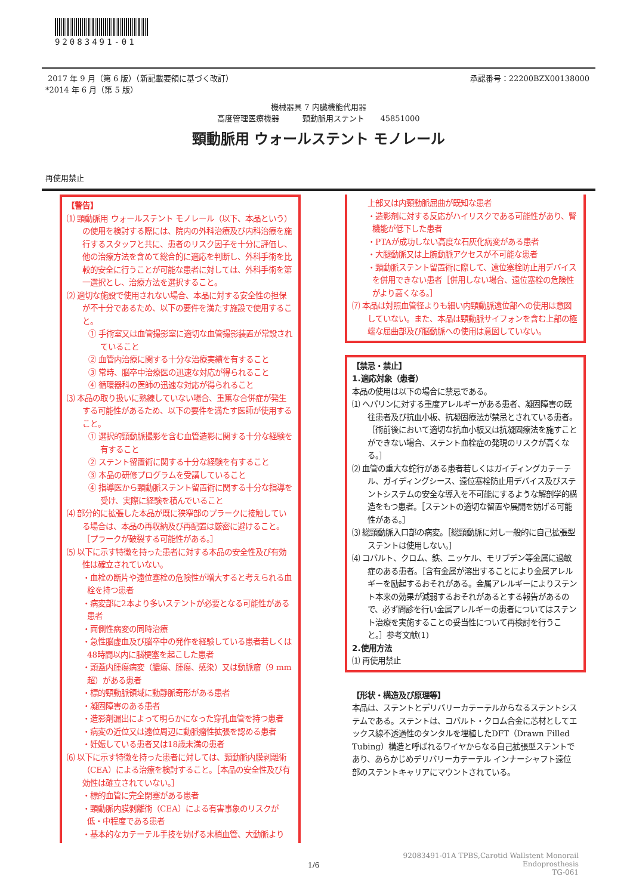92083491-01
2017 年 9 月（第 6 版）（新記載要領に基づく改訂） 承認番号：22200BZX00138000
*2014 年 6 月（第 5 版）
機械器具 7 内臓機能代用器
高度管理医療機器　　　頸動脈用ステント　　45851000
頸動脈用 ウォールステント モノレール
再使用禁止
【警告】
⑴ 頸動脈用 ウォールステント モノレール（以下、本品という）の使用を検討する際には、院内の外科治療及び内科治療を施行するスタッフと共に、患者のリスク因子を十分に評価し、他の治療方法を含めて総合的に適応を判断し、外科手術を比較的安全に行うことが可能な患者に対しては、外科手術を第一選択とし、治療方法を選択すること。
⑵ 適切な施設で使用されない場合、本品に対する安全性の担保が不十分であるため、以下の要件を満たす施設で使用すること。
① 手術室又は血管撮影室に適切な血管撮影装置が常設されていること
② 血管内治療に関する十分な治療実績を有すること
③ 常時、脳卒中治療医の迅速な対応が得られること
④ 循環器科の医師の迅速な対応が得られること
⑶ 本品の取り扱いに熟練していない場合、重篤な合併症が発生する可能性があるため、以下の要件を満たす医師が使用すること。
① 選択的頸動脈撮影を含む血管造影に関する十分な経験を有すること
② ステント留置術に関する十分な経験を有すること
③ 本品の研修プログラムを受講していること
④ 指導医から頸動脈ステント留置術に関する十分な指導を受け、実際に経験を積んでいること
⑷ 部分的に拡張した本品が既に狭窄部のプラークに接触している場合は、本品の再収納及び再配置は厳密に避けること。［プラークが破裂する可能性がある。］
⑸ 以下に示す特徴を持った患者に対する本品の安全性及び有効性は確立されていない。
・血栓の断片や遠位塞栓の危険性が増大すると考えられる血栓を持つ患者
・病変部に2本より多いステントが必要となる可能性がある患者
・両側性病変の同時治療
・急性脳虚血及び脳卒中の発作を経験している患者若しくは48時間以内に脳梗塞を起こした患者
・頭蓋内腫瘍病変（膿瘍、腫瘍、感染）又は動脈瘤（9 mm超）がある患者
・標的頸動脈領域に動静脈奇形がある患者
・凝固障害のある患者
・造影剤漏出によって明らかになった穿孔血管を持つ患者
・病変の近位又は遠位周辺に動脈瘤性拡張を認める患者
・妊娠している患者又は18歳未満の患者
⑹ 以下に示す特徴を持った患者に対しては、頸動脈内膜剥離術（CEA）による治療を検討すること。［本品の安全性及び有効性は確立されていない。］
・標的血管に完全閉塞がある患者
・頸動脈内膜剥離術（CEA）による有害事象のリスクが低・中程度である患者
・基本的なカテーテル手技を妨げる末梢血管、大動脈より
上部又は内頸動脈屈曲が既知な患者
・造影剤に対する反応がハイリスクである可能性があり、腎機能が低下した患者
・PTAが成功しない高度な石灰化病変がある患者
・大腿動脈又は上腕動脈アクセスが不可能な患者
・頸動脈ステント留置術に際して、遠位塞栓防止用デバイスを併用できない患者［併用しない場合、遠位塞栓の危険性がより高くなる。］
⑺ 本品は対照血管径よりも細い内頸動脈遠位部への使用は意図していない。また、本品は頸動脈サイフォンを含む上部の極端な屈曲部及び脳動脈への使用は意図していない。
【禁忌・禁止】
1.適応対象（患者）
本品の使用は以下の場合に禁忌である。
⑴ ヘパリンに対する重度アレルギーがある患者、凝固障害の既往患者及び抗血小板、抗凝固療法が禁忌とされている患者。［術前後において適切な抗血小板又は抗凝固療法を施すことができない場合、ステント血栓症の発現のリスクが高くなる。］
⑵ 血管の重大な蛇行がある患者若しくはガイディングカテーテル、ガイディングシース、遠位塞栓防止用デバイス及びステントシステムの安全な導入を不可能にするような解剖学的構造をもつ患者。［ステントの適切な留置や展開を妨げる可能性がある。］
⑶ 総頸動脈入口部の病変。［総頸動脈に対し一般的に自己拡張型ステントは使用しない。］
⑷ コバルト、クロム、鉄、ニッケル、モリブデン等金属に過敏症のある患者。［含有金属が溶出することにより金属アレルギーを励起するおそれがある。金属アレルギーによりステント本来の効果が減弱するおそれがあるとする報告があるので、必ず問診を行い金属アレルギーの患者についてはステント治療を実施することの妥当性について再検討を行うこと。］参考文献(1)
2.使用方法
⑴ 再使用禁止
【形状・構造及び原理等】
本品は、ステントとデリバリーカテーテルからなるステントシステムである。ステントは、コバルト・クロム合金に芯材としてエックス線不透過性のタンタルを埋植したDFT（Drawn Filled Tubing）構造と呼ばれるワイヤからなる自己拡張型ステントであり、あらかじめデリバリーカテーテル インナーシャフト遠位部のステントキャリアにマウントされている。
92083491-01A TPBS,Carotid Wallstent Monorail Endoprosthesis
TG-061
1/6